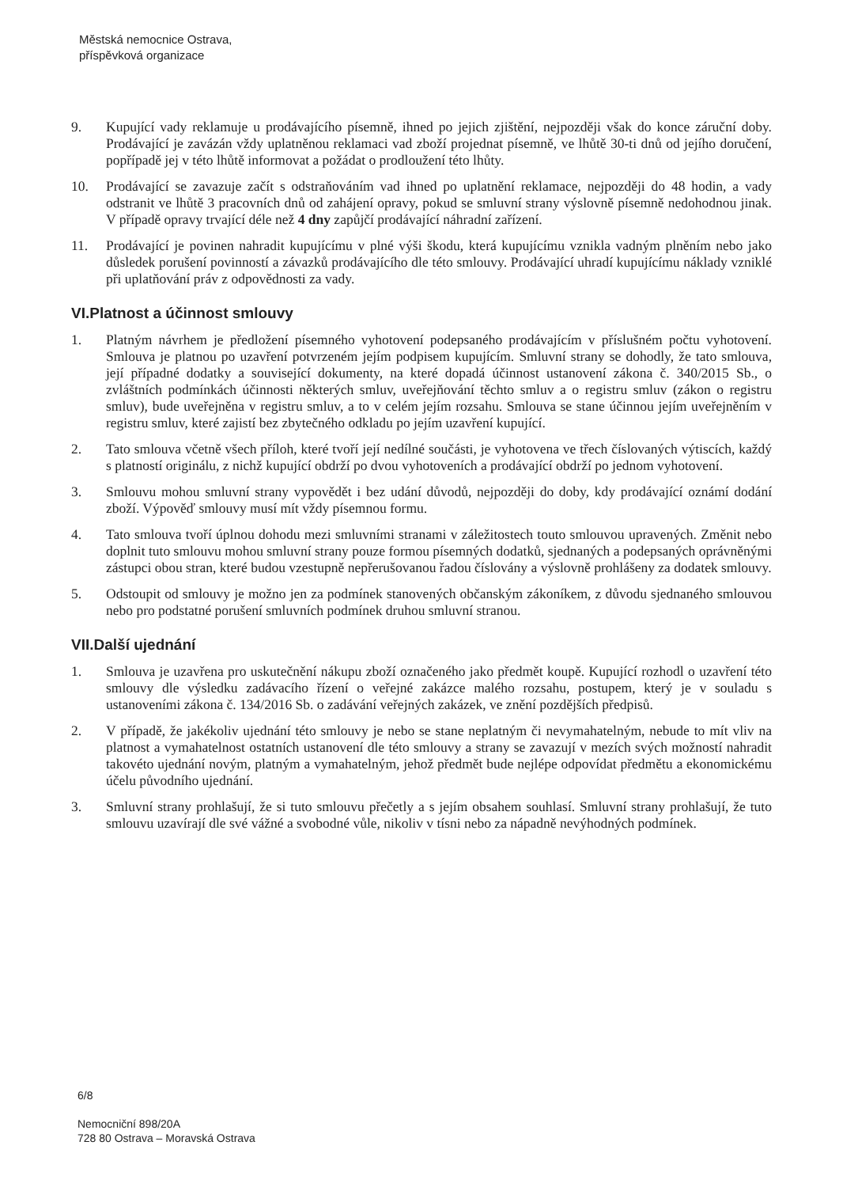Městská nemocnice Ostrava,
příspěvková organizace
9. Kupující vady reklamuje u prodávajícího písemně, ihned po jejich zjištění, nejpozději však do konce záruční doby. Prodávající je zavázán vždy uplatněnou reklamaci vad zboží projednat písemně, ve lhůtě 30-ti dnů od jejího doručení, popřípadě jej v této lhůtě informovat a požádat o prodloužení této lhůty.
10. Prodávající se zavazuje začít s odstraňováním vad ihned po uplatnění reklamace, nejpozději do 48 hodin, a vady odstranit ve lhůtě 3 pracovních dnů od zahájení opravy, pokud se smluvní strany výslovně písemně nedohodnou jinak. V případě opravy trvající déle než 4 dny zapůjčí prodávající náhradní zařízení.
11. Prodávající je povinen nahradit kupujícímu v plné výši škodu, která kupujícímu vznikla vadným plněním nebo jako důsledek porušení povinností a závazků prodávajícího dle této smlouvy. Prodávající uhradí kupujícímu náklady vzniklé při uplatňování práv z odpovědnosti za vady.
VI.Platnost a účinnost smlouvy
1. Platným návrhem je předložení písemného vyhotovení podepsaného prodávajícím v příslušném počtu vyhotovení. Smlouva je platnou po uzavření potvrzeném jejím podpisem kupujícím. Smluvní strany se dohodly, že tato smlouva, její případné dodatky a související dokumenty, na které dopadá účinnost ustanovení zákona č. 340/2015 Sb., o zvláštních podmínkách účinnosti některých smluv, uveřejňování těchto smluv a o registru smluv (zákon o registru smluv), bude uveřejněna v registru smluv, a to v celém jejím rozsahu. Smlouva se stane účinnou jejím uveřejněním v registru smluv, které zajistí bez zbytečného odkladu po jejím uzavření kupující.
2. Tato smlouva včetně všech příloh, které tvoří její nedílné součásti, je vyhotovena ve třech číslovaných výtiscích, každý s platností originálu, z nichž kupující obdrží po dvou vyhotoveních a prodávající obdrží po jednom vyhotovení.
3. Smlouvu mohou smluvní strany vypovědět i bez udání důvodů, nejpozději do doby, kdy prodávající oznámí dodání zboží. Výpověď smlouvy musí mít vždy písemnou formu.
4. Tato smlouva tvoří úplnou dohodu mezi smluvními stranami v záležitostech touto smlouvou upravených. Změnit nebo doplnit tuto smlouvu mohou smluvní strany pouze formou písemných dodatků, sjednaných a podepsaných oprávněnými zástupci obou stran, které budou vzestupně nepřerušovanou řadou číslovány a výslovně prohlášeny za dodatek smlouvy.
5. Odstoupit od smlouvy je možno jen za podmínek stanovených občanským zákoníkem, z důvodu sjednaného smlouvou nebo pro podstatné porušení smluvních podmínek druhou smluvní stranou.
VII.Další ujednání
1. Smlouva je uzavřena pro uskutečnění nákupu zboží označeného jako předmět koupě. Kupující rozhodl o uzavření této smlouvy dle výsledku zadávacího řízení o veřejné zakázce malého rozsahu, postupem, který je v souladu s ustanoveními zákona č. 134/2016 Sb. o zadávání veřejných zakázek, ve znění pozdějších předpisů.
2. V případě, že jakékoliv ujednání této smlouvy je nebo se stane neplatným či nevymahatelným, nebude to mít vliv na platnost a vymahatelnost ostatních ustanovení dle této smlouvy a strany se zavazují v mezích svých možností nahradit takovéto ujednání novým, platným a vymahatelným, jehož předmět bude nejlépe odpovídat předmětu a ekonomickému účelu původního ujednání.
3. Smluvní strany prohlašují, že si tuto smlouvu přečetly a s jejím obsahem souhlasí. Smluvní strany prohlašují, že tuto smlouvu uzavírají dle své vážné a svobodné vůle, nikoliv v tísni nebo za nápadně nevýhodných podmínek.
6/8
Nemocniční 898/20A
728 80 Ostrava – Moravská Ostrava